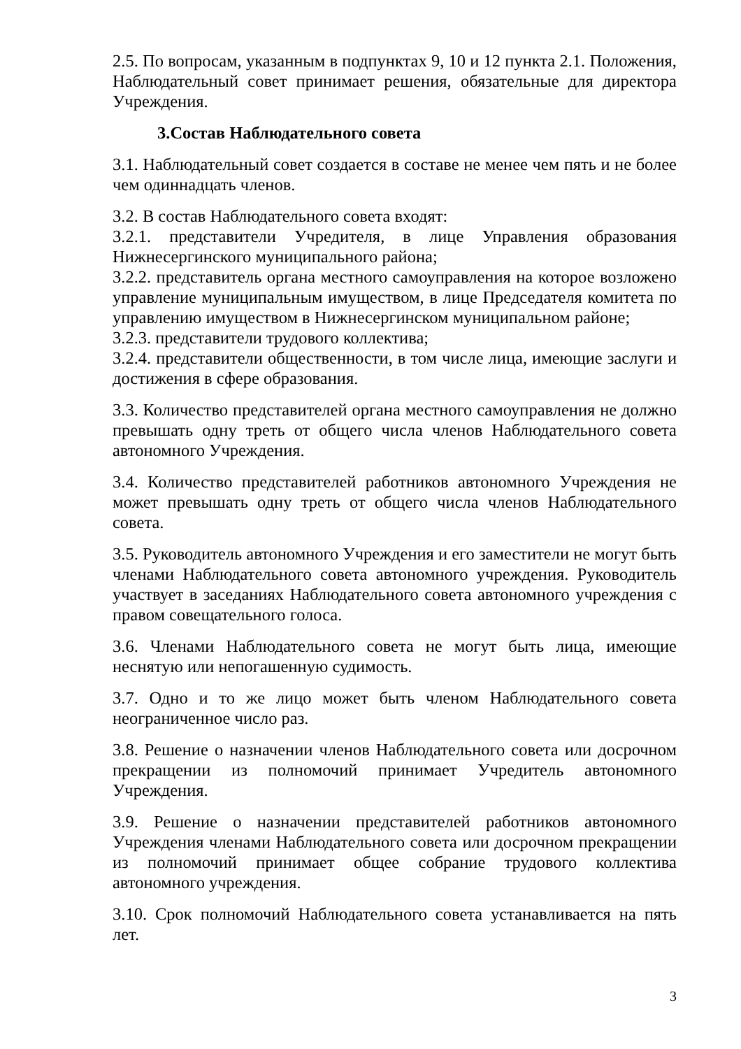2.5. По вопросам, указанным в подпунктах 9, 10 и 12 пункта 2.1. Положения, Наблюдательный совет принимает решения, обязательные для директора Учреждения.
3.Состав Наблюдательного совета
3.1. Наблюдательный совет создается в составе не менее чем пять и не более чем одиннадцать членов.
3.2. В состав Наблюдательного совета входят:
3.2.1. представители Учредителя, в лице Управления образования Нижнесергинского муниципального района;
3.2.2. представитель органа местного самоуправления на которое возложено управление муниципальным имуществом, в лице Председателя комитета по управлению имуществом в Нижнесергинском муниципальном районе;
3.2.3. представители трудового коллектива;
3.2.4. представители общественности, в том числе лица, имеющие заслуги и достижения в сфере образования.
3.3. Количество представителей органа местного самоуправления не должно превышать одну треть от общего числа членов Наблюдательного совета автономного Учреждения.
3.4. Количество представителей работников автономного Учреждения не может превышать одну треть от общего числа членов Наблюдательного совета.
3.5. Руководитель автономного Учреждения и его заместители не могут быть членами Наблюдательного совета автономного учреждения. Руководитель участвует в заседаниях Наблюдательного совета автономного учреждения с правом совещательного голоса.
3.6. Членами Наблюдательного совета не могут быть лица, имеющие неснятую или непогашенную судимость.
3.7. Одно и то же лицо может быть членом Наблюдательного совета неограниченное число раз.
3.8. Решение о назначении членов Наблюдательного совета или досрочном прекращении из полномочий принимает Учредитель автономного Учреждения.
3.9. Решение о назначении представителей работников автономного Учреждения членами Наблюдательного совета или досрочном прекращении из полномочий принимает общее собрание трудового коллектива автономного учреждения.
3.10. Срок полномочий Наблюдательного совета устанавливается на пять лет.
3